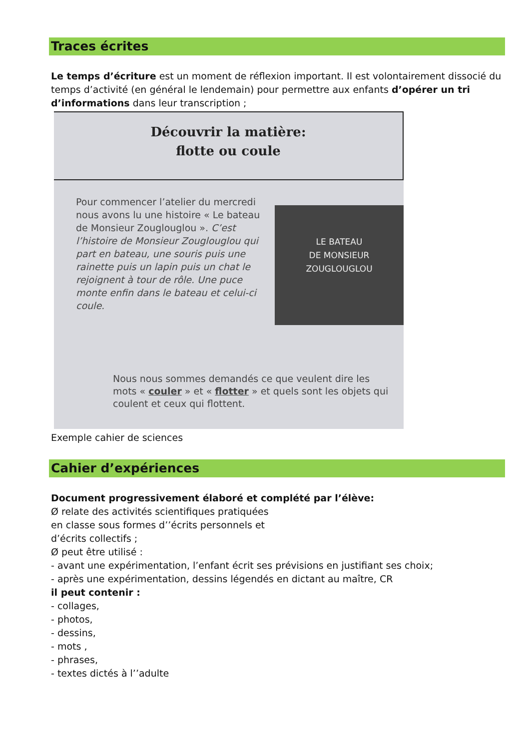Traces écrites
Le temps d’écriture est un moment de réflexion important. Il est volontairement dissocié du temps d’activité (en général le lendemain) pour permettre aux enfants d’opérer un tri d’informations dans leur transcription ;
Découvrir la matière:
flotte ou coule
Pour commencer l’atelier du mercredi nous avons lu une histoire « Le bateau de Monsieur Zouglouglou ». C’est l’histoire de Monsieur Zouglouglou qui part en bateau, une souris puis une rainette puis un lapin puis un chat le rejoignent à tour de rôle. Une puce monte enfin dans le bateau et celui-ci coule.
LE BATEAU
DE MONSIEUR
ZOUGLOUGLOU
Nous nous sommes demandés ce que veulent dire les mots « couler » et « flotter » et quels sont les objets qui coulent et ceux qui flottent.
Exemple cahier de sciences
Cahier d’expériences
Document progressivement élaboré et complété par l’élève:
Ø relate des activités scientifiques pratiquées
en classe sous formes d’’écrits personnels et
d’écrits collectifs ;
Ø peut être utilisé :
- avant une expérimentation, l’enfant écrit ses prévisions en justifiant ses choix;
- après une expérimentation, dessins légendés en dictant au maître, CR
il peut contenir :
- collages,
- photos,
- dessins,
- mots ,
- phrases,
- textes dictés à l’’adulte